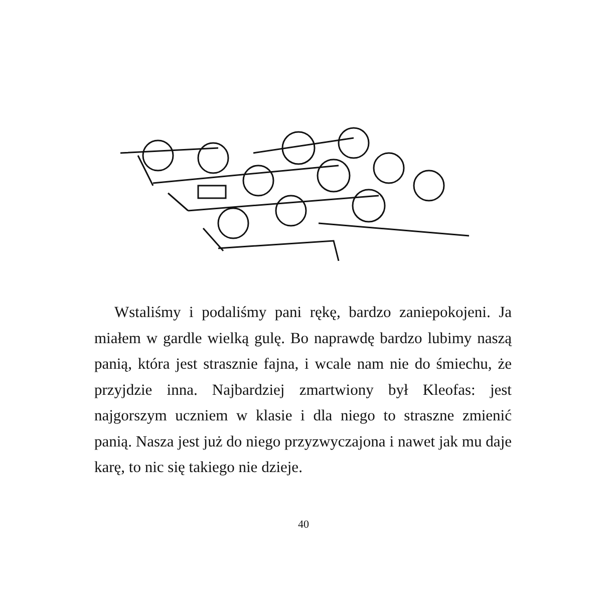Wstaliśmy i podaliśmy pani rękę, bardzo zaniepokojeni. Ja miałem w gardle wielką gulę. Bo naprawdę bardzo lubimy naszą panią, która jest strasznie fajna, i wcale nam nie do śmiechu, że przyjdzie inna. Najbardziej zmartwiony był Kleofas: jest najgorszym uczniem w klasie i dla niego to straszne zmienić panią. Nasza jest już do niego przyzwyczajona i nawet jak mu daje karę, to nic się takiego nie dzieje.
40